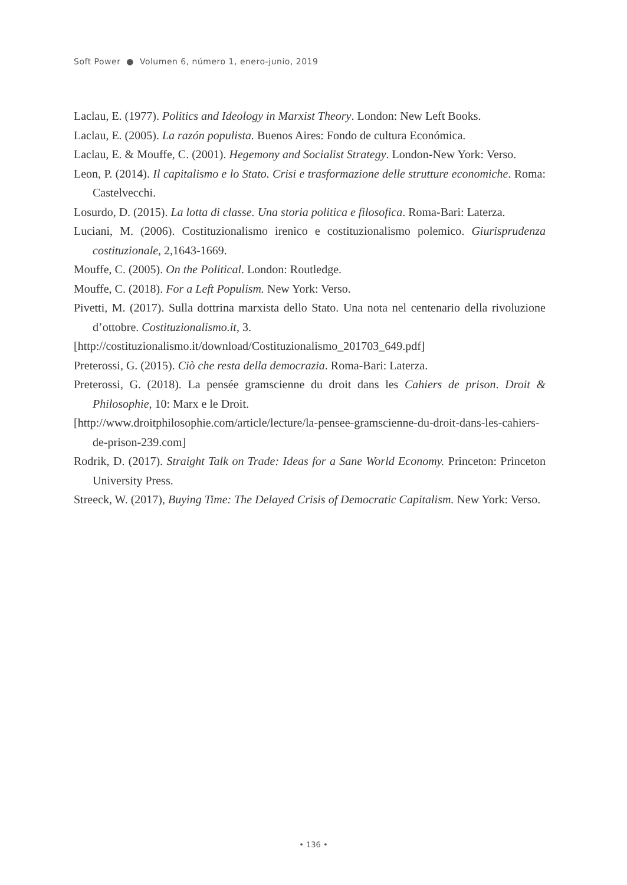Soft Power ● Volumen 6, número 1, enero-junio, 2019
Laclau, E. (1977). Politics and Ideology in Marxist Theory. London: New Left Books.
Laclau, E. (2005). La razón populista. Buenos Aires: Fondo de cultura Económica.
Laclau, E. & Mouffe, C. (2001). Hegemony and Socialist Strategy. London-New York: Verso.
Leon, P. (2014). Il capitalismo e lo Stato. Crisi e trasformazione delle strutture economiche. Roma: Castelvecchi.
Losurdo, D. (2015). La lotta di classe. Una storia politica e filosofica. Roma-Bari: Laterza.
Luciani, M. (2006). Costituzionalismo irenico e costituzionalismo polemico. Giurisprudenza costituzionale, 2,1643-1669.
Mouffe, C. (2005). On the Political. London: Routledge.
Mouffe, C. (2018). For a Left Populism. New York: Verso.
Pivetti, M. (2017). Sulla dottrina marxista dello Stato. Una nota nel centenario della rivoluzione d’ottobre. Costituzionalismo.it, 3.
[http://costituzionalismo.it/download/Costituzionalismo_201703_649.pdf]
Preterossi, G. (2015). Ciò che resta della democrazia. Roma-Bari: Laterza.
Preterossi, G. (2018). La pensée gramscienne du droit dans les Cahiers de prison. Droit & Philosophie, 10: Marx e le Droit.
[http://www.droitphilosophie.com/article/lecture/la-pensee-gramscienne-du-droit-dans-les-cahiers-de-prison-239.com]
Rodrik, D. (2017). Straight Talk on Trade: Ideas for a Sane World Economy. Princeton: Princeton University Press.
Streeck, W. (2017), Buying Time: The Delayed Crisis of Democratic Capitalism. New York: Verso.
• 136 •